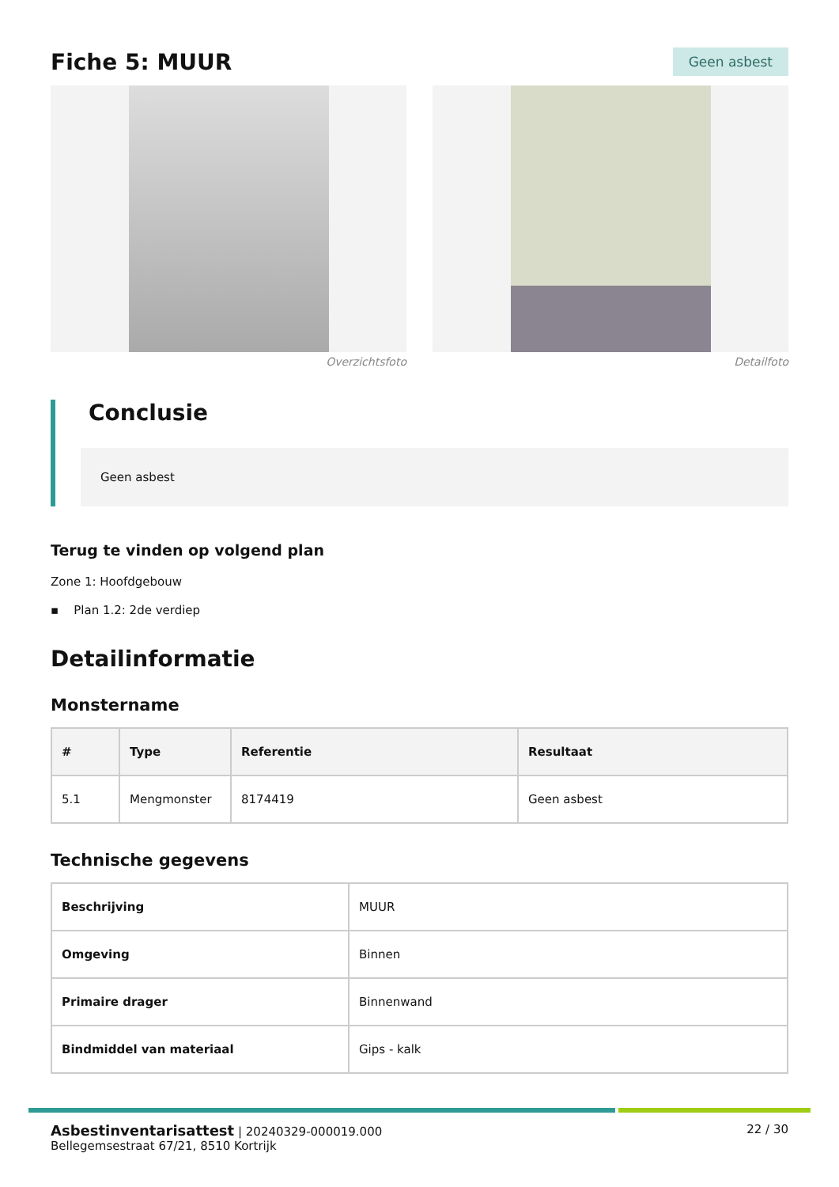Fiche 5: MUUR
Geen asbest
Overzichtsfoto Detailfoto
Conclusie
Geen asbest
Terug te vinden op volgend plan
Zone 1: Hoofdgebouw
▪ Plan 1.2: 2de verdiep
Detailinformatie
Monstername
| # | Type | Referentie | Resultaat |
| --- | --- | --- | --- |
| 5.1 | Mengmonster | 8174419 | Geen asbest |
Technische gegevens
| Beschrijving | MUUR |
| Omgeving | Binnen |
| Primaire drager | Binnenwand |
| Bindmiddel van materiaal | Gips - kalk |
Asbestinventarisattest | 20240329-000019.000
Bellegemsestraat 67/21, 8510 Kortrijk
22 / 30